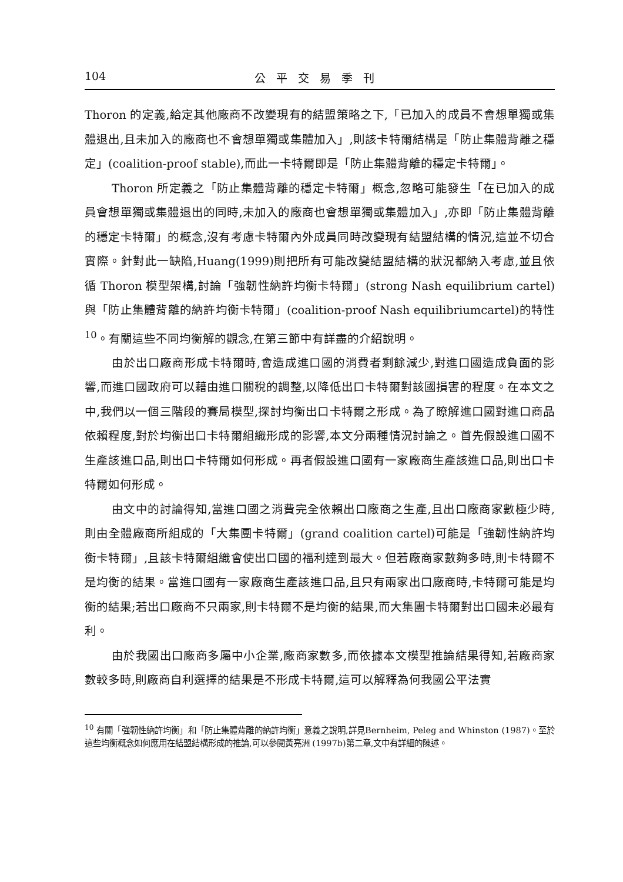104 公平交易季刊
Thoron 的定義,給定其他廠商不改變現有的結盟策略之下,「已加入的成員不會想單獨或集體退出,且未加入的廠商也不會想單獨或集體加入」,則該卡特爾結構是「防止集體背離之穩定」(coalition-proof stable),而此一卡特爾即是「防止集體背離的穩定卡特爾」。
Thoron 所定義之「防止集體背離的穩定卡特爾」概念,忽略可能發生「在已加入的成員會想單獨或集體退出的同時,未加入的廠商也會想單獨或集體加入」,亦即「防止集體背離的穩定卡特爾」的概念,沒有考慮卡特爾內外成員同時改變現有結盟結構的情況,這並不切合實際。針對此一缺陷,Huang(1999)則把所有可能改變結盟結構的狀況都納入考慮,並且依循 Thoron 模型架構,討論「強韌性納許均衡卡特爾」(strong Nash equilibrium cartel)與「防止集體背離的納許均衡卡特爾」(coalition-proof Nash equilibriumcartel)的特性<sup>10</sup>。有關這些不同均衡解的觀念,在第三節中有詳盡的介紹說明。
由於出口廠商形成卡特爾時,會造成進口國的消費者剩餘減少,對進口國造成負面的影響,而進口國政府可以藉由進口關稅的調整,以降低出口卡特爾對該國損害的程度。在本文之中,我們以一個三階段的賽局模型,探討均衡出口卡特爾之形成。為了瞭解進口國對進口商品依賴程度,對於均衡出口卡特爾組織形成的影響,本文分兩種情況討論之。首先假設進口國不生產該進口品,則出口卡特爾如何形成。再者假設進口國有一家廠商生產該進口品,則出口卡特爾如何形成。
由文中的討論得知,當進口國之消費完全依賴出口廠商之生產,且出口廠商家數極少時,則由全體廠商所組成的「大集團卡特爾」(grand coalition cartel)可能是「強韌性納許均衡卡特爾」,且該卡特爾組織會使出口國的福利達到最大。但若廠商家數夠多時,則卡特爾不是均衡的結果。當進口國有一家廠商生產該進口品,且只有兩家出口廠商時,卡特爾可能是均衡的結果;若出口廠商不只兩家,則卡特爾不是均衡的結果,而大集團卡特爾對出口國未必最有利。
由於我國出口廠商多屬中小企業,廠商家數多,而依據本文模型推論結果得知,若廠商家數較多時,則廠商自利選擇的結果是不形成卡特爾,這可以解釋為何我國公平法實
<sup>10</sup> 有關「強韌性納許均衡」和「防止集體背離的納許均衡」意義之說明,詳見Bernheim, Peleg and Whinston (1987)。至於這些均衡概念如何應用在結盟結構形成的推論,可以參閱黃亮洲 (1997b)第二章,文中有詳細的陳述。